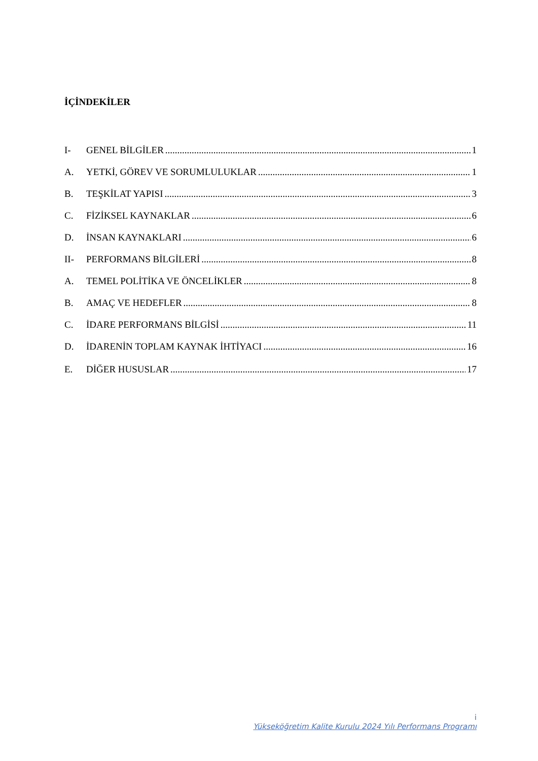İÇİNDEKİLER
I- GENEL BİLGİLER 1
A. YETKİ, GÖREV VE SORUMLULUKLAR 1
B. TEŞKİLAT YAPISI 3
C. FİZİKSEL KAYNAKLAR 6
D. İNSAN KAYNAKLARI 6
II- PERFORMANS BİLGİLERİ 8
A. TEMEL POLİTİKA VE ÖNCELİKLER 8
B. AMAÇ VE HEDEFLER 8
C. İDARE PERFORMANS BİLGİSİ 11
D. İDARENİN TOPLAM KAYNAK İHTİYACI 16
E. DİĞER HUSUSLAR 17
i
Yükseköğretim Kalite Kurulu 2024 Yılı Performans Programı